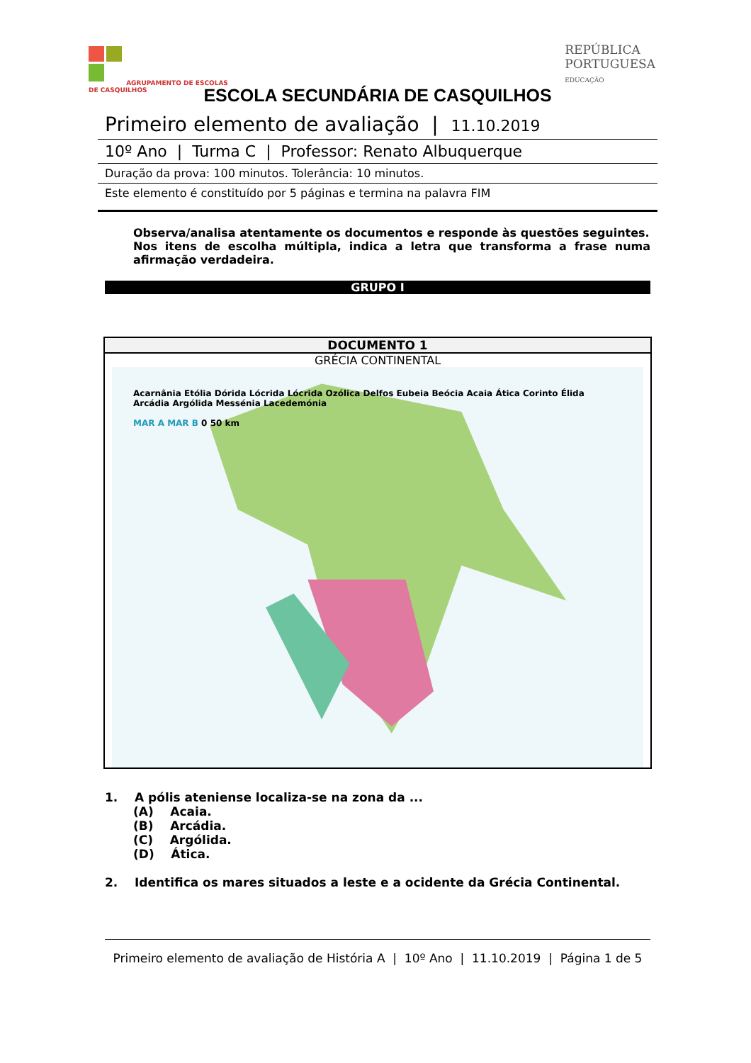AGRUPAMENTO DE ESCOLAS
DE CASQUILHOS
REPÚBLICA
PORTUGUESA
EDUCAÇÃO
ESCOLA SECUNDÁRIA DE CASQUILHOS
Primeiro elemento de avaliação | 11.10.2019
10º Ano | Turma C | Professor: Renato Albuquerque
Duração da prova: 100 minutos. Tolerância: 10 minutos.
Este elemento é constituído por 5 páginas e termina na palavra FIM
Observa/analisa atentamente os documentos e responde às questões seguintes.
Nos itens de escolha múltipla, indica a letra que transforma a frase numa afirmação verdadeira.
GRUPO I
DOCUMENTO 1
GRÉCIA CONTINENTAL
Acarnânia Etólia Dórida Lócrida Lócrida Ozólica Delfos Eubeia Beócia Acaia Ática Corinto Élida Arcádia Argólida Messénia Lacedemónia
MAR A MAR B 0 50 km
1. A pólis ateniense localiza-se na zona da ...
(A) Acaia.
(B) Arcádia.
(C) Argólida.
(D) Ática.
2. Identifica os mares situados a leste e a ocidente da Grécia Continental.
Primeiro elemento de avaliação de História A | 10º Ano | 11.10.2019 | Página 1 de 5